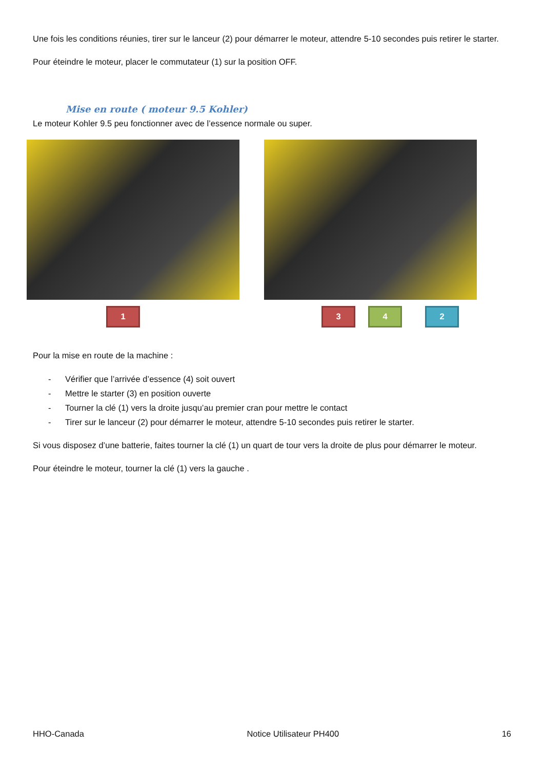Une fois les conditions réunies, tirer sur le lanceur (2) pour démarrer le moteur, attendre 5-10 secondes puis retirer le starter.
Pour éteindre le moteur, placer le commutateur (1) sur la position OFF.
Mise en route ( moteur 9.5 Kohler)
Le moteur Kohler 9.5 peu fonctionner avec de l’essence normale ou super.
1 3 4 2
Pour la mise en route de la machine :
- Vérifier que l’arrivée d’essence (4) soit ouvert
- Mettre le starter (3) en position ouverte
- Tourner la clé (1) vers la droite jusqu’au premier cran pour mettre le contact
- Tirer sur le lanceur (2) pour démarrer le moteur, attendre 5-10 secondes puis retirer le starter.
Si vous disposez d’une batterie, faites tourner la clé (1) un quart de tour vers la droite de plus pour démarrer le moteur.
Pour éteindre le moteur, tourner la clé (1) vers la gauche .
HHO-Canada Notice Utilisateur PH400 16